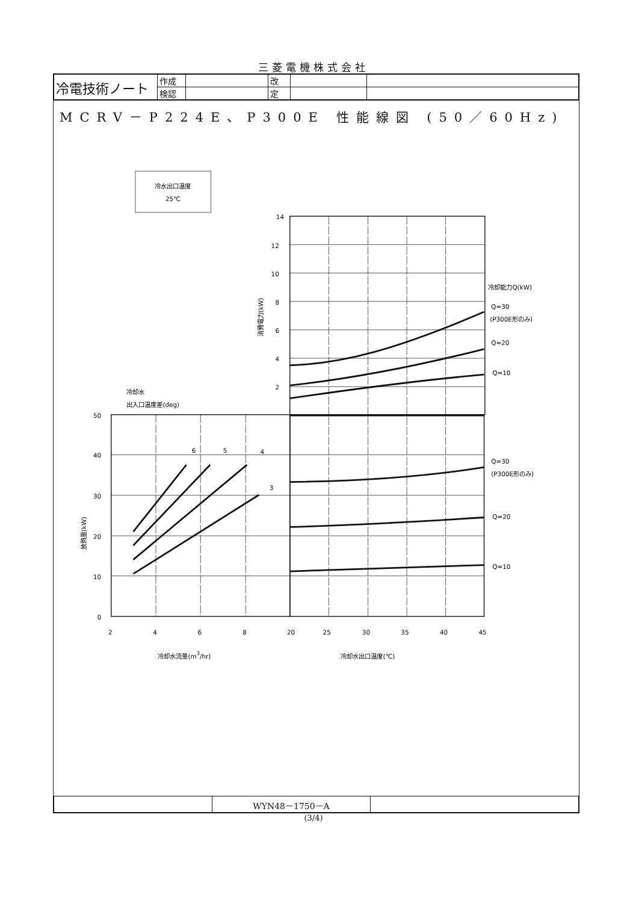三菱電機株式会社
| 冷電技術ノート | 作成 | | 改 | | |
| | 検認 | | 定 | | |
MCRV－P224E、P300E 性能線図 (50／60Hz)
冷水出口温度
25℃
14
12
10
8
6
4
2
50
40
30
20
10
0
2
4
6
8
20
25
30
35
40
45
6
5
4
3
冷却能力Q(kW)
Q=30
(P300E形のみ)
Q=20
Q=10
Q=30
(P300E形のみ)
Q=20
Q=10
冷却水
出入口温度差(deg)
冷却水流量(m3/hr)
冷却水出口温度(℃)
消費電力(kW)
放熱量(kW)
| | WYN48－1750－A | |
(3/4)